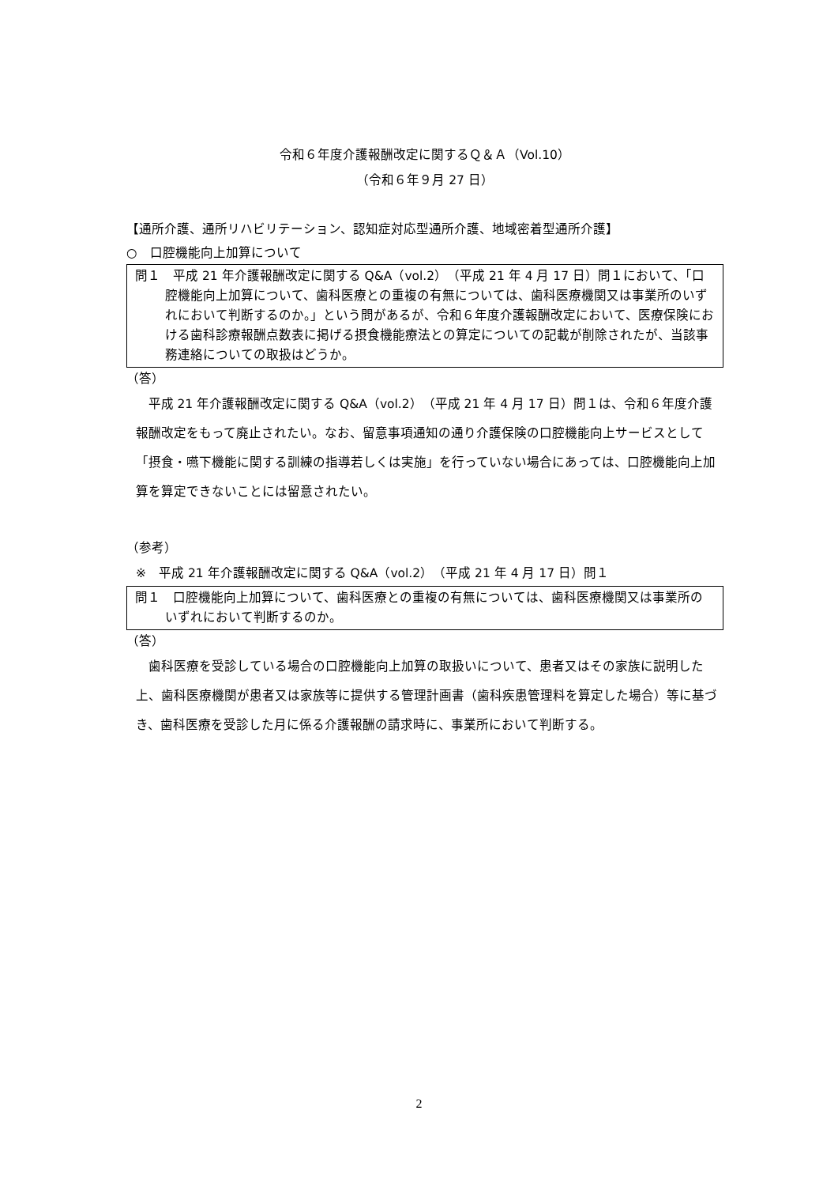令和６年度介護報酬改定に関するＱ＆Ａ（Vol.10）
（令和６年９月 27 日）
【通所介護、通所リハビリテーション、認知症対応型通所介護、地域密着型通所介護】
○　口腔機能向上加算について
問１　平成 21 年介護報酬改定に関する Q&A（vol.2）（平成 21 年 4 月 17 日）問１において、「口腔機能向上加算について、歯科医療との重複の有無については、歯科医療機関又は事業所のいずれにおいて判断するのか。」という問があるが、令和６年度介護報酬改定において、医療保険における歯科診療報酬点数表に掲げる摂食機能療法との算定についての記載が削除されたが、当該事務連絡についての取扱はどうか。
（答）
平成 21 年介護報酬改定に関する Q&A（vol.2）（平成 21 年 4 月 17 日）問１は、令和６年度介護報酬改定をもって廃止されたい。なお、留意事項通知の通り介護保険の口腔機能向上サービスとして「摂食・嚥下機能に関する訓練の指導若しくは実施」を行っていない場合にあっては、口腔機能向上加算を算定できないことには留意されたい。
（参考）
※　平成 21 年介護報酬改定に関する Q&A（vol.2）（平成 21 年 4 月 17 日）問１
問１　口腔機能向上加算について、歯科医療との重複の有無については、歯科医療機関又は事業所のいずれにおいて判断するのか。
（答）
歯科医療を受診している場合の口腔機能向上加算の取扱いについて、患者又はその家族に説明した上、歯科医療機関が患者又は家族等に提供する管理計画書（歯科疾患管理料を算定した場合）等に基づき、歯科医療を受診した月に係る介護報酬の請求時に、事業所において判断する。
2